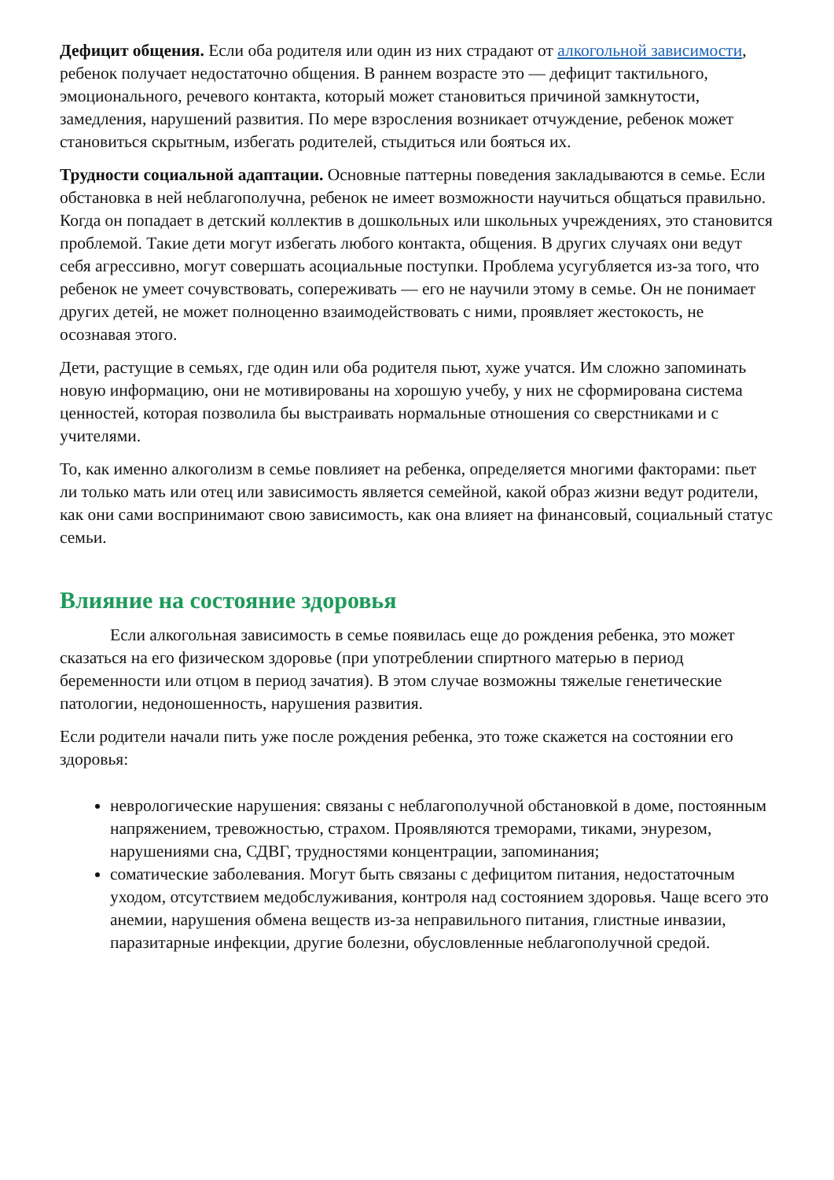Дефицит общения. Если оба родителя или один из них страдают от алкогольной зависимости, ребенок получает недостаточно общения. В раннем возрасте это — дефицит тактильного, эмоционального, речевого контакта, который может становиться причиной замкнутости, замедления, нарушений развития. По мере взросления возникает отчуждение, ребенок может становиться скрытным, избегать родителей, стыдиться или бояться их.
Трудности социальной адаптации. Основные паттерны поведения закладываются в семье. Если обстановка в ней неблагополучна, ребенок не имеет возможности научиться общаться правильно. Когда он попадает в детский коллектив в дошкольных или школьных учреждениях, это становится проблемой. Такие дети могут избегать любого контакта, общения. В других случаях они ведут себя агрессивно, могут совершать асоциальные поступки. Проблема усугубляется из-за того, что ребенок не умеет сочувствовать, сопереживать — его не научили этому в семье. Он не понимает других детей, не может полноценно взаимодействовать с ними, проявляет жестокость, не осознавая этого.
Дети, растущие в семьях, где один или оба родителя пьют, хуже учатся. Им сложно запоминать новую информацию, они не мотивированы на хорошую учебу, у них не сформирована система ценностей, которая позволила бы выстраивать нормальные отношения со сверстниками и с учителями.
То, как именно алкоголизм в семье повлияет на ребенка, определяется многими факторами: пьет ли только мать или отец или зависимость является семейной, какой образ жизни ведут родители, как они сами воспринимают свою зависимость, как она влияет на финансовый, социальный статус семьи.
Влияние на состояние здоровья
Если алкогольная зависимость в семье появилась еще до рождения ребенка, это может сказаться на его физическом здоровье (при употреблении спиртного матерью в период беременности или отцом в период зачатия). В этом случае возможны тяжелые генетические патологии, недоношенность, нарушения развития.
Если родители начали пить уже после рождения ребенка, это тоже скажется на состоянии его здоровья:
неврологические нарушения: связаны с неблагополучной обстановкой в доме, постоянным напряжением, тревожностью, страхом. Проявляются треморами, тиками, энурезом, нарушениями сна, СДВГ, трудностями концентрации, запоминания;
соматические заболевания. Могут быть связаны с дефицитом питания, недостаточным уходом, отсутствием медобслуживания, контроля над состоянием здоровья. Чаще всего это анемии, нарушения обмена веществ из-за неправильного питания, глистные инвазии, паразитарные инфекции, другие болезни, обусловленные неблагополучной средой.